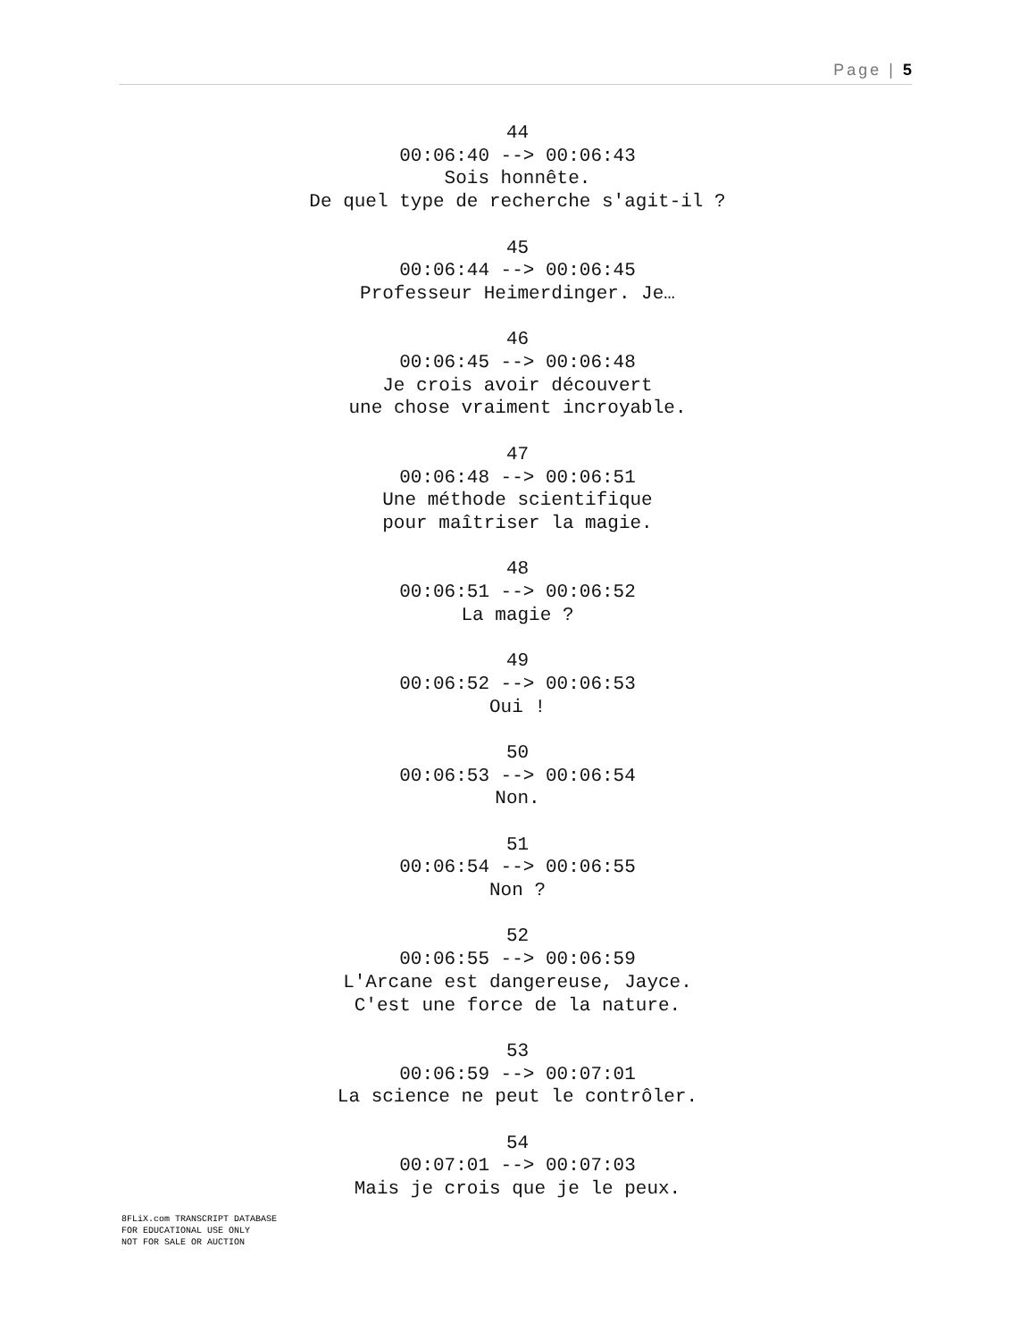Page | 5
44
00:06:40 --> 00:06:43
Sois honnête.
De quel type de recherche s'agit-il ?
45
00:06:44 --> 00:06:45
Professeur Heimerdinger. Je…
46
00:06:45 --> 00:06:48
Je crois avoir découvert
une chose vraiment incroyable.
47
00:06:48 --> 00:06:51
Une méthode scientifique
pour maîtriser la magie.
48
00:06:51 --> 00:06:52
La magie ?
49
00:06:52 --> 00:06:53
Oui !
50
00:06:53 --> 00:06:54
Non.
51
00:06:54 --> 00:06:55
Non ?
52
00:06:55 --> 00:06:59
L'Arcane est dangereuse, Jayce.
C'est une force de la nature.
53
00:06:59 --> 00:07:01
La science ne peut le contrôler.
54
00:07:01 --> 00:07:03
Mais je crois que je le peux.
8FLiX.com TRANSCRIPT DATABASE
FOR EDUCATIONAL USE ONLY
NOT FOR SALE OR AUCTION